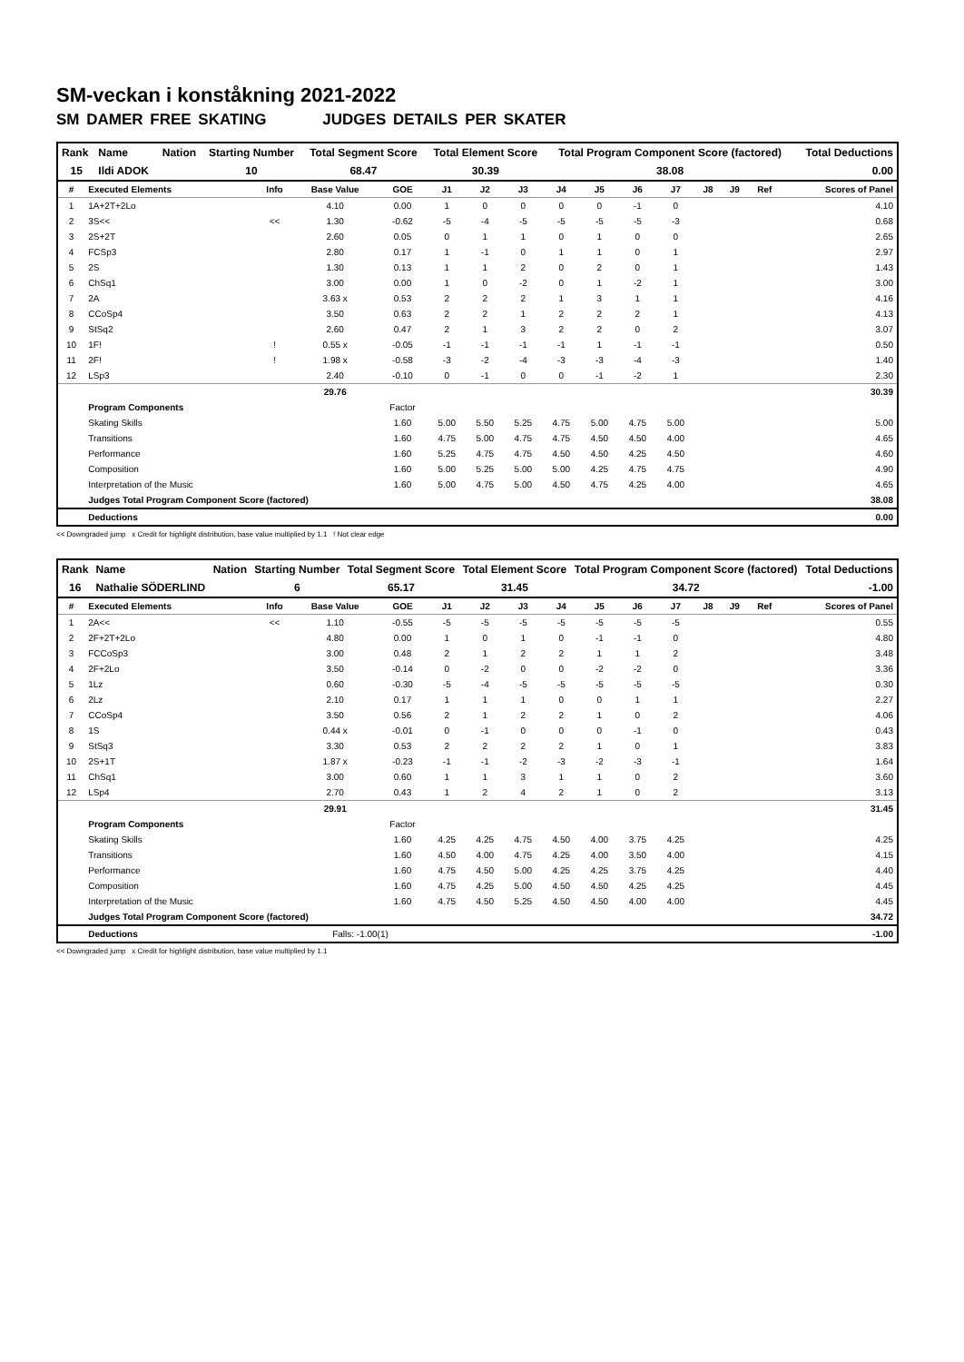SM-veckan i konståkning 2021-2022
SM DAMER FREE SKATING JUDGES DETAILS PER SKATER
| Rank | Name | Nation | Starting Number | Total Segment Score | Total Element Score | Total Program Component Score (factored) | Total Deductions |
| --- | --- | --- | --- | --- | --- | --- | --- |
| 15 | Ildi ADOK | | 10 | 68.47 | 30.39 | 38.08 | 0.00 |
| # | Executed Elements | Info | Base Value | GOE | J1 | J2 | J3 | J4 | J5 | J6 | J7 | J8 | J9 | Ref | Scores of Panel |
| --- | --- | --- | --- | --- | --- | --- | --- | --- | --- | --- | --- | --- | --- | --- | --- |
| 1 | 1A+2T+2Lo | | 4.10 | 0.00 | 1 | 0 | 0 | 0 | 0 | -1 | 0 | | | | 4.10 |
| 2 | 3S<< | << | 1.30 | -0.62 | -5 | -4 | -5 | -5 | -5 | -5 | -3 | | | | 0.68 |
| 3 | 2S+2T | | 2.60 | 0.05 | 0 | 1 | 1 | 0 | 1 | 0 | 0 | | | | 2.65 |
| 4 | FCSp3 | | 2.80 | 0.17 | 1 | -1 | 0 | 1 | 1 | 0 | 1 | | | | 2.97 |
| 5 | 2S | | 1.30 | 0.13 | 1 | 1 | 2 | 0 | 2 | 0 | 1 | | | | 1.43 |
| 6 | ChSq1 | | 3.00 | 0.00 | 1 | 0 | -2 | 0 | 1 | -2 | 1 | | | | 3.00 |
| 7 | 2A | | 3.63 x | 0.53 | 2 | 2 | 2 | 1 | 3 | 1 | 1 | | | | 4.16 |
| 8 | CCoSp4 | | 3.50 | 0.63 | 2 | 2 | 1 | 2 | 2 | 2 | 1 | | | | 4.13 |
| 9 | StSq2 | | 2.60 | 0.47 | 2 | 1 | 3 | 2 | 2 | 0 | 2 | | | | 3.07 |
| 10 | 1F! | ! | 0.55 x | -0.05 | -1 | -1 | -1 | -1 | 1 | -1 | -1 | | | | 0.50 |
| 11 | 2F! | ! | 1.98 x | -0.58 | -3 | -2 | -4 | -3 | -3 | -4 | -3 | | | | 1.40 |
| 12 | LSp3 | | 2.40 | -0.10 | 0 | -1 | 0 | 0 | -1 | -2 | 1 | | | | 2.30 |
| | | | 29.76 | | | | | | | | | | | | 30.39 |
| | Program Components | | | Factor | | | | | | | | | | | |
| | Skating Skills | | | 1.60 | 5.00 | 5.50 | 5.25 | 4.75 | 5.00 | 4.75 | 5.00 | | | | 5.00 |
| | Transitions | | | 1.60 | 4.75 | 5.00 | 4.75 | 4.75 | 4.50 | 4.50 | 4.00 | | | | 4.65 |
| | Performance | | | 1.60 | 5.25 | 4.75 | 4.75 | 4.50 | 4.50 | 4.25 | 4.50 | | | | 4.60 |
| | Composition | | | 1.60 | 5.00 | 5.25 | 5.00 | 5.00 | 4.25 | 4.75 | 4.75 | | | | 4.90 |
| | Interpretation of the Music | | | 1.60 | 5.00 | 4.75 | 5.00 | 4.50 | 4.75 | 4.25 | 4.00 | | | | 4.65 |
| | Judges Total Program Component Score (factored) | | | | | | | | | | | | | | 38.08 |
| | Deductions | | | | | | | | | | | | | | 0.00 |
<< Downgraded jump x Credit for highlight distribution, base value multiplied by 1.1 ! Not clear edge
| Rank | Name | Nation | Starting Number | Total Segment Score | Total Element Score | Total Program Component Score (factored) | Total Deductions |
| --- | --- | --- | --- | --- | --- | --- | --- |
| 16 | Nathalie SÖDERLIND | | 6 | 65.17 | 31.45 | 34.72 | -1.00 |
| # | Executed Elements | Info | Base Value | GOE | J1 | J2 | J3 | J4 | J5 | J6 | J7 | J8 | J9 | Ref | Scores of Panel |
| --- | --- | --- | --- | --- | --- | --- | --- | --- | --- | --- | --- | --- | --- | --- | --- |
| 1 | 2A<< | << | 1.10 | -0.55 | -5 | -5 | -5 | -5 | -5 | -5 | -5 | | | | 0.55 |
| 2 | 2F+2T+2Lo | | 4.80 | 0.00 | 1 | 0 | 1 | 0 | -1 | -1 | 0 | | | | 4.80 |
| 3 | FCCoSp3 | | 3.00 | 0.48 | 2 | 1 | 2 | 2 | 1 | 1 | 2 | | | | 3.48 |
| 4 | 2F+2Lo | | 3.50 | -0.14 | 0 | -2 | 0 | 0 | -2 | -2 | 0 | | | | 3.36 |
| 5 | 1Lz | | 0.60 | -0.30 | -5 | -4 | -5 | -5 | -5 | -5 | -5 | | | | 0.30 |
| 6 | 2Lz | | 2.10 | 0.17 | 1 | 1 | 1 | 0 | 0 | 1 | 1 | | | | 2.27 |
| 7 | CCoSp4 | | 3.50 | 0.56 | 2 | 1 | 2 | 2 | 1 | 0 | 2 | | | | 4.06 |
| 8 | 1S | | 0.44 x | -0.01 | 0 | -1 | 0 | 0 | 0 | -1 | 0 | | | | 0.43 |
| 9 | StSq3 | | 3.30 | 0.53 | 2 | 2 | 2 | 2 | 1 | 0 | 1 | | | | 3.83 |
| 10 | 2S+1T | | 1.87 x | -0.23 | -1 | -1 | -2 | -3 | -2 | -3 | -1 | | | | 1.64 |
| 11 | ChSq1 | | 3.00 | 0.60 | 1 | 1 | 3 | 1 | 1 | 0 | 2 | | | | 3.60 |
| 12 | LSp4 | | 2.70 | 0.43 | 1 | 2 | 4 | 2 | 1 | 0 | 2 | | | | 3.13 |
| | | | 29.91 | | | | | | | | | | | | 31.45 |
| | Program Components | | | Factor | | | | | | | | | | | |
| | Skating Skills | | | 1.60 | 4.25 | 4.25 | 4.75 | 4.50 | 4.00 | 3.75 | 4.25 | | | | 4.25 |
| | Transitions | | | 1.60 | 4.50 | 4.00 | 4.75 | 4.25 | 4.00 | 3.50 | 4.00 | | | | 4.15 |
| | Performance | | | 1.60 | 4.75 | 4.50 | 5.00 | 4.25 | 4.25 | 3.75 | 4.25 | | | | 4.40 |
| | Composition | | | 1.60 | 4.75 | 4.25 | 5.00 | 4.50 | 4.50 | 4.25 | 4.25 | | | | 4.45 |
| | Interpretation of the Music | | | 1.60 | 4.75 | 4.50 | 5.25 | 4.50 | 4.50 | 4.00 | 4.00 | | | | 4.45 |
| | Judges Total Program Component Score (factored) | | | | | | | | | | | | | | 34.72 |
| | Deductions | | Falls: -1.00(1) | | | | | | | | | | | | -1.00 |
<< Downgraded jump x Credit for highlight distribution, base value multiplied by 1.1